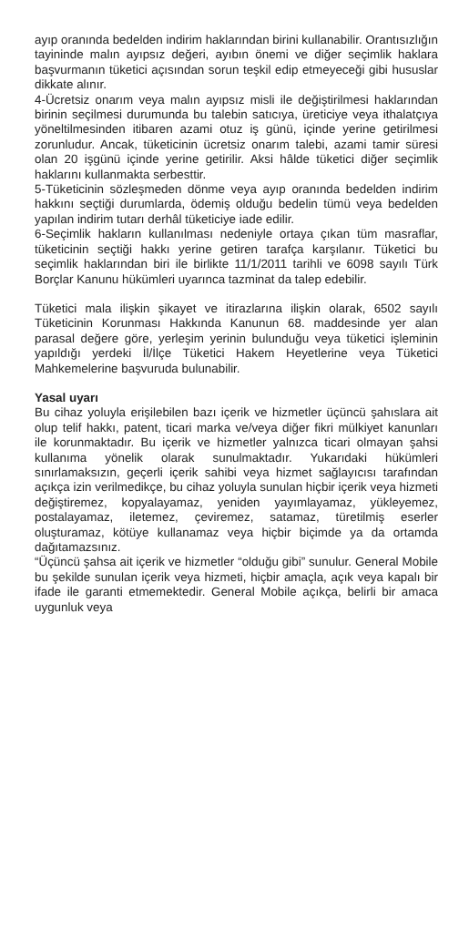ayıp oranında bedelden indirim haklarından birini kullanabilir. Orantısızlığın tayininde malın ayıpsız değeri, ayıbın önemi ve diğer seçimlik haklara başvurmanın tüketici açısından sorun teşkil edip etmeyeceği gibi hususlar dikkate alınır.
4-Ücretsiz onarım veya malın ayıpsız misli ile değiştirilmesi haklarından birinin seçilmesi durumunda bu talebin satıcıya, üreticiye veya ithalatçıya yöneltilmesinden itibaren azami otuz iş günü, içinde yerine getirilmesi zorunludur. Ancak, tüketicinin ücretsiz onarım talebi, azami tamir süresi olan 20 işgünü içinde yerine getirilir. Aksi hâlde tüketici diğer seçimlik haklarını kullanmakta serbesttir.
5-Tüketicinin sözleşmeden dönme veya ayıp oranında bedelden indirim hakkını seçtiği durumlarda, ödemiş olduğu bedelin tümü veya bedelden yapılan indirim tutarı derhâl tüketiciye iade edilir.
6-Seçimlik hakların kullanılması nedeniyle ortaya çıkan tüm masraflar, tüketicinin seçtiği hakkı yerine getiren tarafça karşılanır. Tüketici bu seçimlik haklarından biri ile birlikte 11/1/2011 tarihli ve 6098 sayılı Türk Borçlar Kanunu hükümleri uyarınca tazminat da talep edebilir.
Tüketici mala ilişkin şikayet ve itirazlarına ilişkin olarak, 6502 sayılı Tüketicinin Korunması Hakkında Kanunun 68. maddesinde yer alan parasal değere göre, yerleşim yerinin bulunduğu veya tüketici işleminin yapıldığı yerdeki İl/İlçe Tüketici Hakem Heyetlerine veya Tüketici Mahkemelerine başvuruda bulunabilir.
Yasal uyarı
Bu cihaz yoluyla erişilebilen bazı içerik ve hizmetler üçüncü şahıslara ait olup telif hakkı, patent, ticari marka ve/veya diğer fikri mülkiyet kanunları ile korunmaktadır. Bu içerik ve hizmetler yalnızca ticari olmayan şahsi kullanıma yönelik olarak sunulmaktadır. Yukarıdaki hükümleri sınırlamaksızın, geçerli içerik sahibi veya hizmet sağlayıcısı tarafından açıkça izin verilmedikçe, bu cihaz yoluyla sunulan hiçbir içerik veya hizmeti değiştiremez, kopyalayamaz, yeniden yayımlayamaz, yükleyemez, postalayamaz, iletemez, çeviremez, satamaz, türetilmiş eserler oluşturamaz, kötüye kullanamaz veya hiçbir biçimde ya da ortamda dağıtamazsınız.
“Üçüncü şahsa ait içerik ve hizmetler “olduğu gibi” sunulur. General Mobile bu şekilde sunulan içerik veya hizmeti, hiçbir amaçla, açık veya kapalı bir ifade ile garanti etmemektedir. General Mobile açıkça, belirli bir amaca uygunluk veya